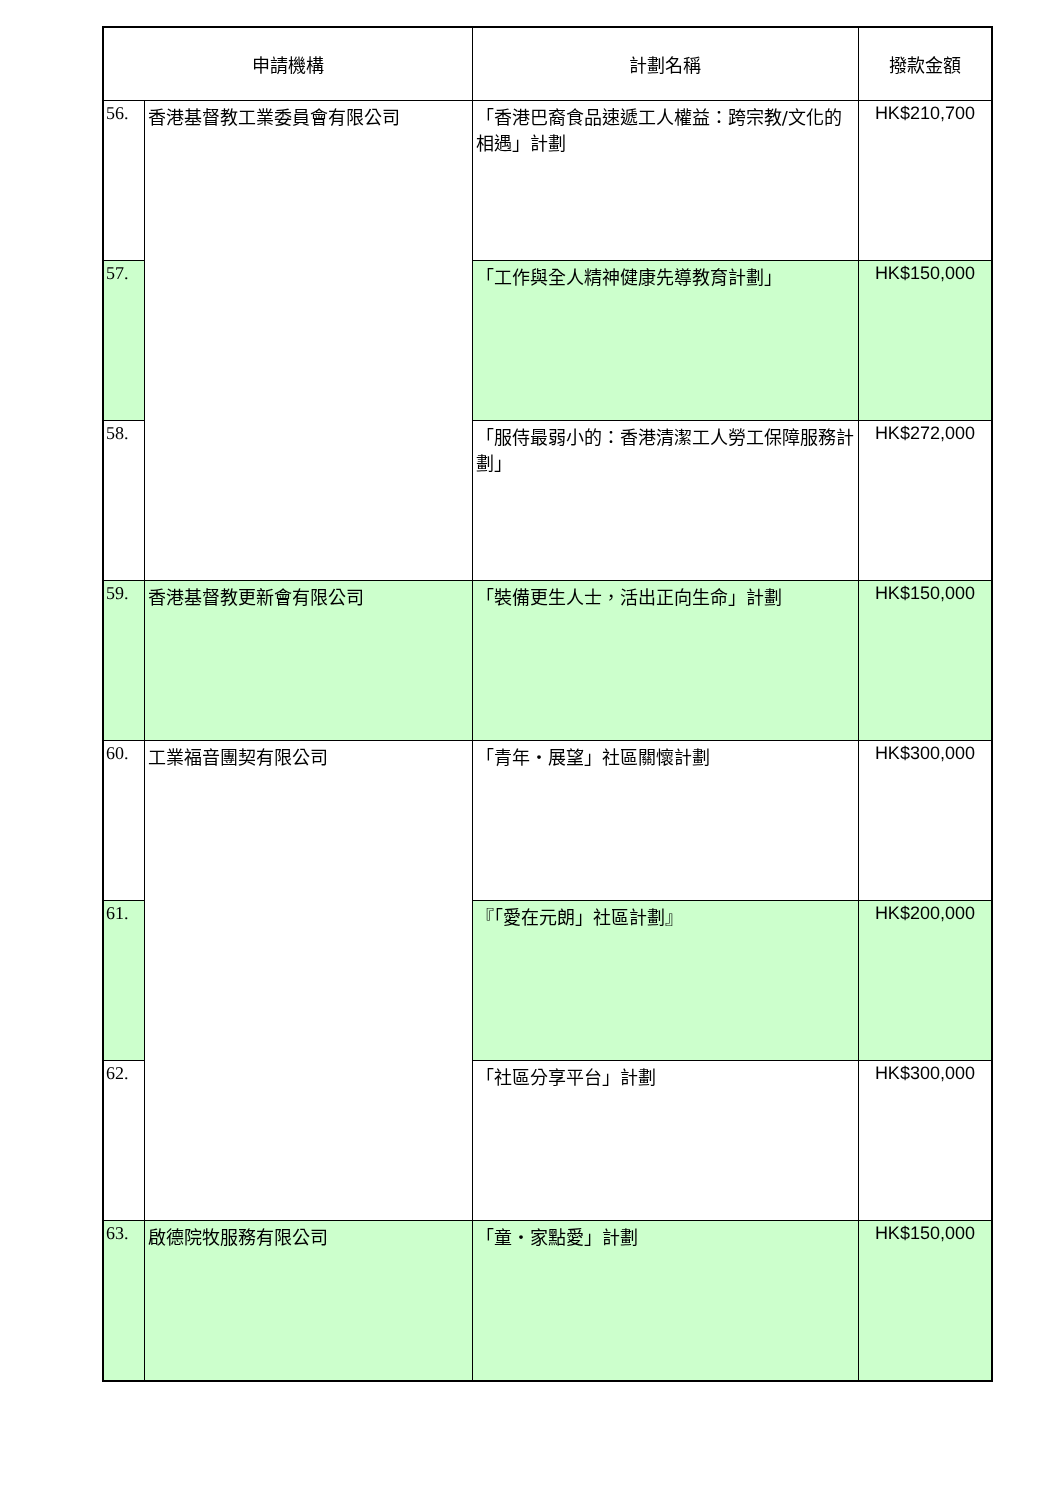| 申請機構 | | 計劃名稱 | 撥款金額 |
| --- | --- | --- | --- |
| 56. | 香港基督教工業委員會有限公司 | 「香港巴裔食品速遞工人權益：跨宗教/文化的相遇」計劃 | HK$210,700 |
| 57. | | 「工作與全人精神健康先導教育計劃」 | HK$150,000 |
| 58. | | 「服侍最弱小的：香港清潔工人勞工保障服務計劃」 | HK$272,000 |
| 59. | 香港基督教更新會有限公司 | 「裝備更生人士，活出正向生命」計劃 | HK$150,000 |
| 60. | 工業福音團契有限公司 | 「青年・展望」社區關懷計劃 | HK$300,000 |
| 61. | | 『「愛在元朗」社區計劃』 | HK$200,000 |
| 62. | | 「社區分享平台」計劃 | HK$300,000 |
| 63. | 啟德院牧服務有限公司 | 「童・家點愛」計劃 | HK$150,000 |